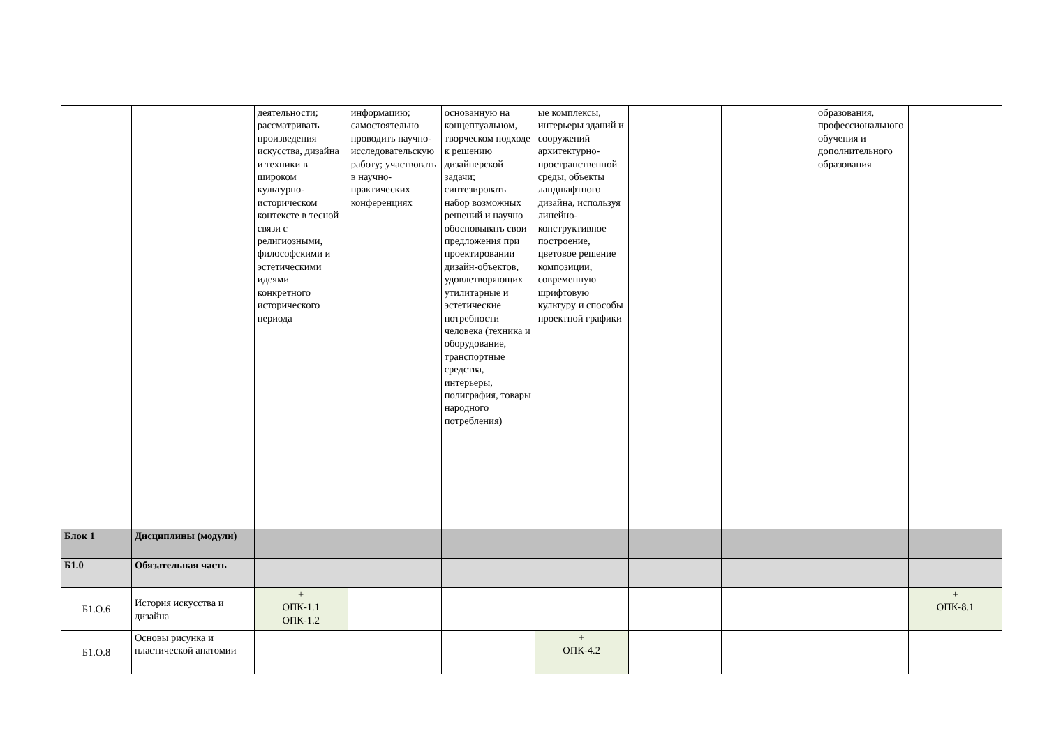| | | деятельности; рассматривать произведения искусства, дизайна и техники в широком культурно-историческом контексте в тесной связи с религиозными, философскими и эстетическими идеями конкретного исторического периода | информацию; самостоятельно проводить научно-исследовательскую работу; участвовать в научно-практических конференциях | основанную на концептуальном, творческом подходе к решению дизайнерской задачи; синтезировать набор возможных решений и научно обосновывать свои предложения при проектировании дизайн-объектов, удовлетворяющих утилитарные и эстетические потребности человека (техника и оборудование, транспортные средства, интерьеры, полиграфия, товары народного потребления) | ые комплексы, интерьеры зданий и сооружений архитектурно-пространственной среды, объекты ландшафтного дизайна, используя линейно-конструктивное построение, цветовое решение композиции, современную шрифтовую культуру и способы проектной графики | | | образования, профессионального обучения и дополнительного образования | |
| Блок 1 | Дисциплины (модули) | | | | | | | | |
| Б1.0 | Обязательная часть | | | | | | | | |
| Б1.О.6 | История искусства и дизайна | + ОПК-1.1 ОПК-1.2 | | | | | | | + ОПК-8.1 |
| Б1.О.8 | Основы рисунка и пластической анатомии | | | | + ОПК-4.2 | | | | |